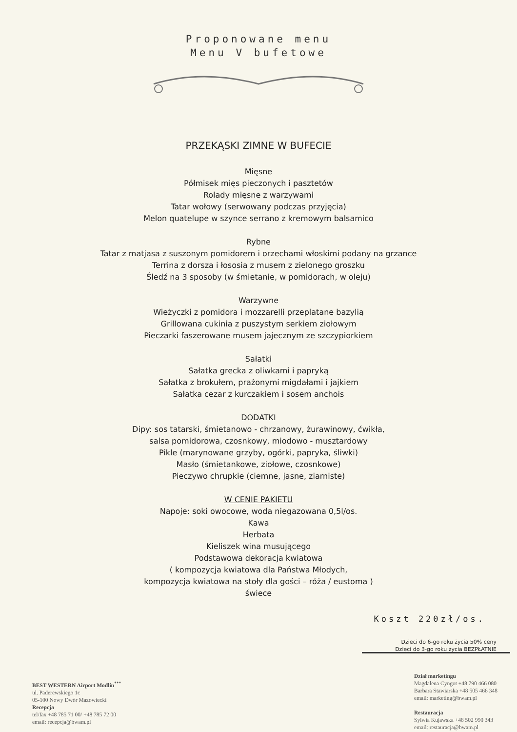Proponowane menu
Menu V bufetowe
PRZEKĄSKI ZIMNE W BUFECIE
Mięsne
Półmisek mięs pieczonych i pasztetów
Rolady mięsne z warzywami
Tatar wołowy (serwowany podczas przyjęcia)
Melon quatelupe w szynce serrano z kremowym balsamico
Rybne
Tatar z matjasa z suszonym pomidorem i orzechami włoskimi podany na grzance
Terrina z dorsza i łososia z musem z zielonego groszku
Śledź na 3 sposoby (w śmietanie, w pomidorach, w oleju)
Warzywne
Wieżyczki z pomidora i mozzarelli przeplatane bazylią
Grillowana cukinia z puszystym serkiem ziołowym
Pieczarki faszerowane musem jajecznym ze szczypiorkiem
Sałatki
Sałatka grecka z oliwkami i papryką
Sałatka z brokułem, prażonymi migdałami i jajkiem
Sałatka cezar z kurczakiem i sosem anchois
DODATKI
Dipy: sos tatarski, śmietanowo - chrzanowy, żurawinowy, ćwikła,
salsa pomidorowa, czosnkowy, miodowo - musztardowy
Pikle (marynowane grzyby, ogórki, papryka, śliwki)
Masło (śmietankowe, ziołowe, czosnkowe)
Pieczywo chrupkie (ciemne, jasne, ziarniste)
W CENIE PAKIETU
Napoje: soki owocowe, woda niegazowana 0,5l/os.
Kawa
Herbata
Kieliszek wina musującego
Podstawowa dekoracja kwiatowa
( kompozycja kwiatowa dla Państwa Młodych,
kompozycja kwiatowa na stoły dla gości – róża / eustoma )
świece
Koszt 220zł/os.
Dzieci do 6-go roku życia 50% ceny
Dzieci do 3-go roku życia BEZPŁATNIE
BEST WESTERN Airport Modlin<sup>***</sup>
ul. Paderewskiego 1c
05-100 Nowy Dwór Mazowiecki
Recepcja
tel/fax +48 785 71 00/ +48 785 72 00
email: recepcja@bwam.pl
Dział marketingu
Magdalena Cyngot +48 790 466 080
Barbara Stawiarska +48 505 466 348
email: marketing@bwam.pl
Restauracja
Sylwia Kujawska +48 502 990 343
email: restauracja@bwam.pl